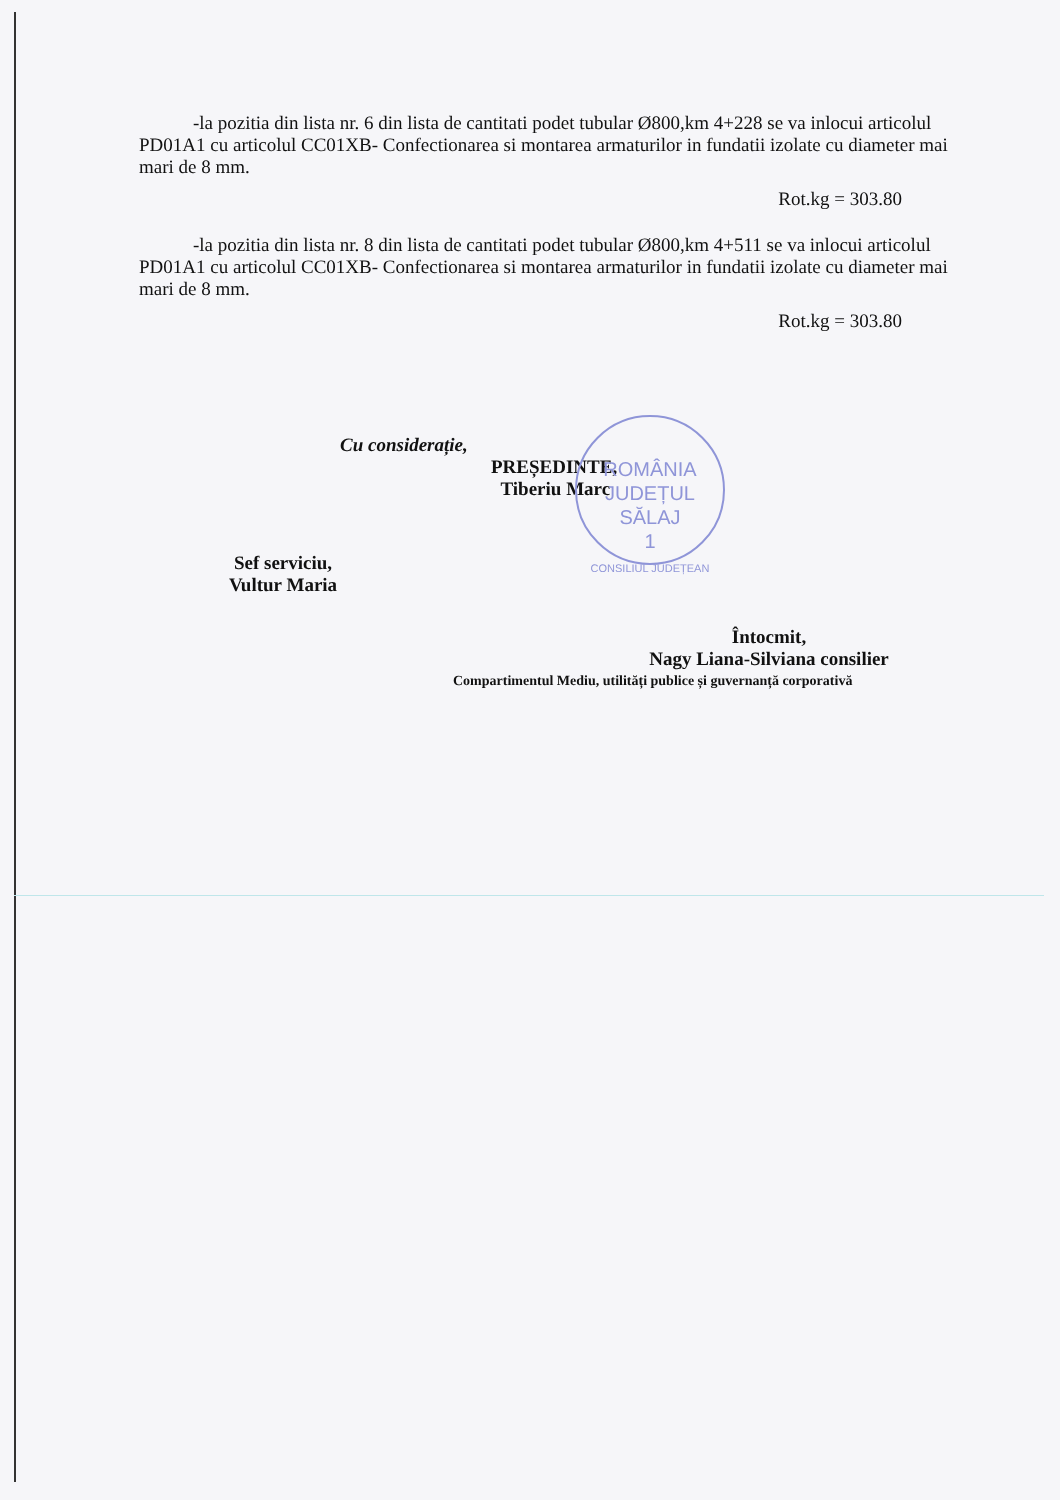ROMÂNIA
JUDEȚUL
SĂLAJ
1
CONSILIUL JUDEȚEAN
-la pozitia din lista nr. 6 din lista de cantitati podet tubular Ø800,km 4+228 se va inlocui articolul PD01A1 cu articolul CC01XB- Confectionarea si montarea armaturilor in fundatii izolate cu diameter mai mari de 8 mm.
Rot.kg = 303.80
-la pozitia din lista nr. 8 din lista de cantitati podet tubular Ø800,km 4+511 se va inlocui articolul PD01A1 cu articolul CC01XB- Confectionarea si montarea armaturilor in fundatii izolate cu diameter mai mari de 8 mm.
Rot.kg = 303.80
Cu considerație,
PREȘEDINTE,
Tiberiu Marc
Sef serviciu,
Vultur Maria
Întocmit,
Nagy Liana-Silviana consilier
Compartimentul Mediu, utilități publice și guvernanță corporativă